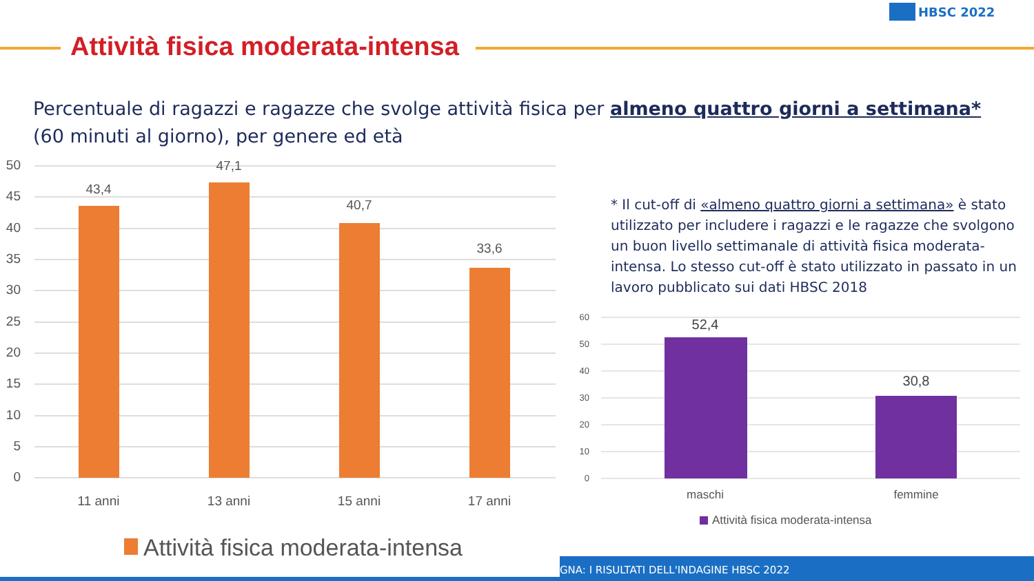HBSC 2022
Attività fisica moderata-intensa
Percentuale di ragazzi e ragazze che svolge attività fisica per almeno quattro giorni a settimana*
(60 minuti al giorno), per genere ed età
* Il cut-off di «almeno quattro giorni a settimana» è stato utilizzato per includere i ragazzi e le ragazze che svolgono un buon livello settimanale di attività fisica moderata-intensa. Lo stesso cut-off è stato utilizzato in passato in un lavoro pubblicato sui dati HBSC 2018
50
45
40
35
30
25
20
15
10
5
0
43,4
47,1
40,7
33,6
11 anni
13 anni
15 anni
17 anni
Attività fisica moderata-intensa
60
50
40
30
20
10
0
52,4
30,8
maschi
femmine
Attività fisica moderata-intensa
GNA: I RISULTATI DELL'INDAGINE HBSC 2022